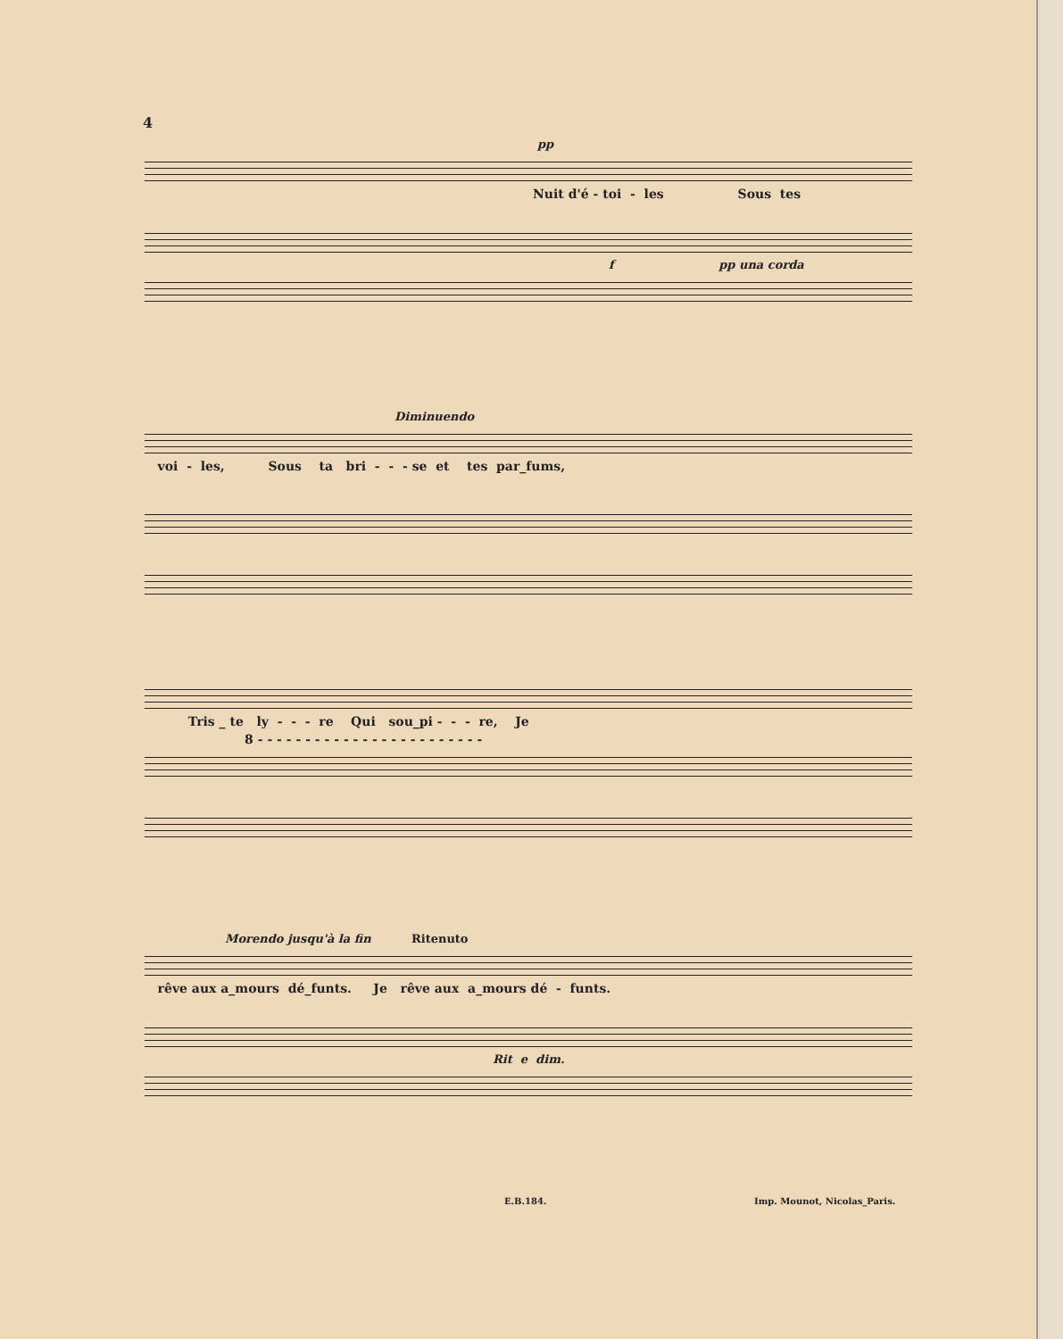4
pp
Nuit d'é - toi - les Sous tes
f pp una corda
Diminuendo
voi - les, Sous ta bri - - - se et tes par_fums,
Tris _ te ly - - - re Qui sou_pi - - - re, Je
8 - - - - - - - - - - - - - - - - - - - - - - - -
Morendo jusqu'à la fin Ritenuto
rêve aux a_mours dé_funts. Je rêve aux a_mours dé - funts.
Rit e dim.
E.B.184. Imp. Mounot, Nicolas_Paris.